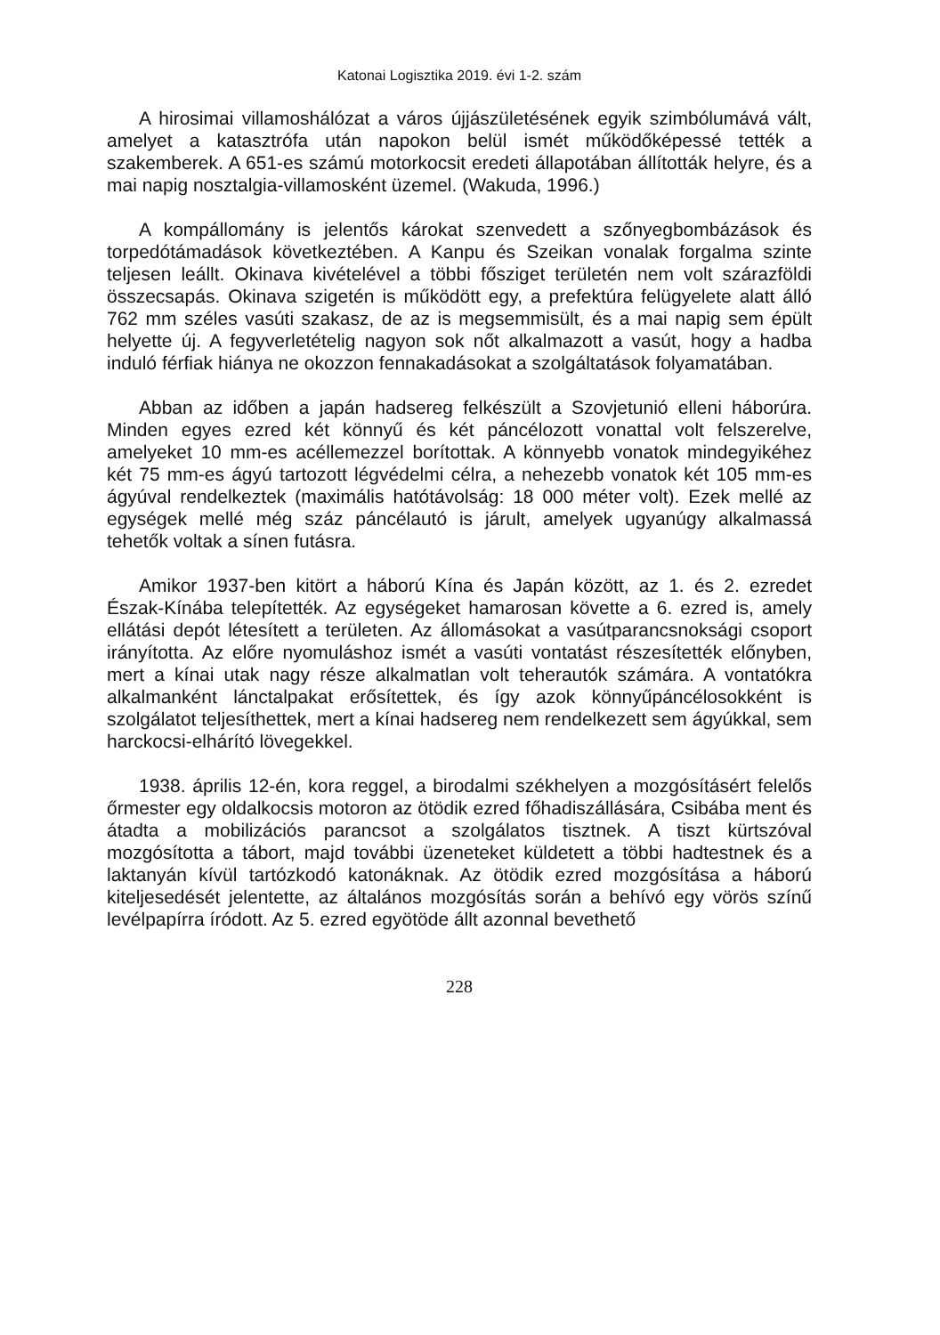Katonai Logisztika 2019. évi 1-2. szám
A hirosimai villamoshálózat a város újjászületésének egyik szimbólumává vált, amelyet a katasztrófa után napokon belül ismét működőképessé tették a szakemberek. A 651-es számú motorkocsit eredeti állapotában állították helyre, és a mai napig nosztalgia-villamosként üzemel. (Wakuda, 1996.)
A kompállomány is jelentős károkat szenvedett a szőnyegbombázások és torpedótámadások következtében. A Kanpu és Szeikan vonalak forgalma szinte teljesen leállt. Okinava kivételével a többi fősziget területén nem volt szárazföldi összecsapás. Okinava szigetén is működött egy, a prefektúra felügyelete alatt álló 762 mm széles vasúti szakasz, de az is megsemmisült, és a mai napig sem épült helyette új. A fegyverletételig nagyon sok nőt alkalmazott a vasút, hogy a hadba induló férfiak hiánya ne okozzon fennakadásokat a szolgáltatások folyamatában.
Abban az időben a japán hadsereg felkészült a Szovjetunió elleni háborúra. Minden egyes ezred két könnyű és két páncélozott vonattal volt felszerelve, amelyeket 10 mm-es acéllemezzel borítottak. A könnyebb vonatok mindegyikéhez két 75 mm-es ágyú tartozott légvédelmi célra, a nehezebb vonatok két 105 mm-es ágyúval rendelkeztek (maximális hatótávolság: 18 000 méter volt). Ezek mellé az egységek mellé még száz páncélautó is járult, amelyek ugyanúgy alkalmassá tehetők voltak a sínen futásra.
Amikor 1937-ben kitört a háború Kína és Japán között, az 1. és 2. ezredet Észak-Kínába telepítették. Az egységeket hamarosan követte a 6. ezred is, amely ellátási depót létesített a területen. Az állomásokat a vasútparancsnoksági csoport irányította. Az előre nyomuláshoz ismét a vasúti vontatást részesítették előnyben, mert a kínai utak nagy része alkalmatlan volt teherautók számára. A vontatókra alkalmanként lánctalpakat erősítettek, és így azok könnyűpáncélosokként is szolgálatot teljesíthettek, mert a kínai hadsereg nem rendelkezett sem ágyúkkal, sem harckocsi-elhárító lövegekkel.
1938. április 12-én, kora reggel, a birodalmi székhelyen a mozgósításért felelős őrmester egy oldalkocsis motoron az ötödik ezred főhadiszállására, Csibába ment és átadta a mobilizációs parancsot a szolgálatos tisztnek. A tiszt kürtszóval mozgósította a tábort, majd további üzeneteket küldetett a többi hadtestnek és a laktanyán kívül tartózkodó katonáknak. Az ötödik ezred mozgósítása a háború kiteljesedését jelentette, az általános mozgósítás során a behívó egy vörös színű levélpapírra íródott. Az 5. ezred egyötöde állt azonnal bevethető
228